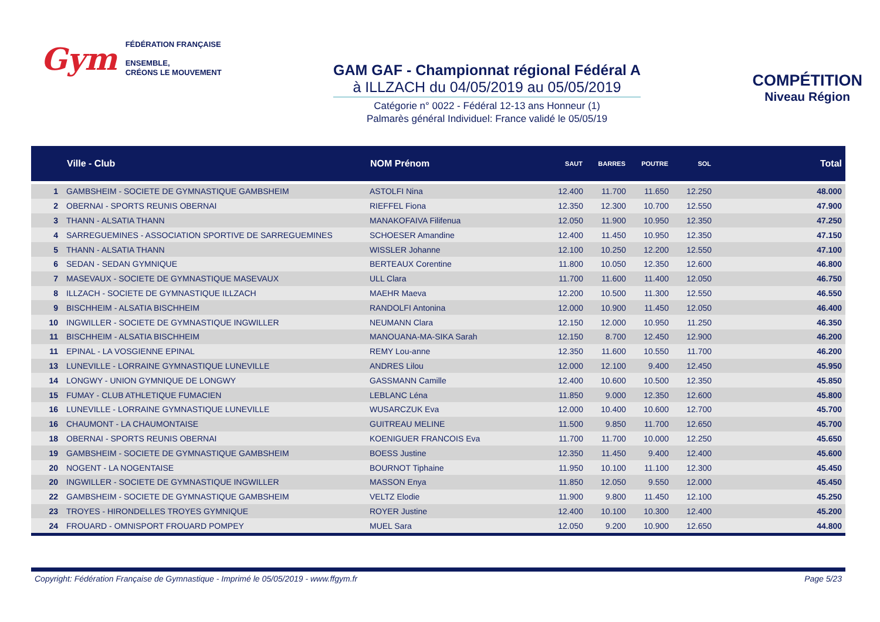Gym
FÉDÉRATION FRANÇAISE
ENSEMBLE,
CRÉONS LE MOUVEMENT
GAM GAF - Championnat régional Fédéral A
à ILLZACH du 04/05/2019 au 05/05/2019
Catégorie n° 0022 - Fédéral 12-13 ans Honneur (1)
Palmarès général Individuel: France validé le 05/05/19
COMPÉTITION
Niveau Région
| | Ville - Club | NOM Prénom | SAUT | BARRES | POUTRE | SOL | Total |
| --- | --- | --- | --- | --- | --- | --- | --- |
| 1 | GAMBSHEIM - SOCIETE DE GYMNASTIQUE GAMBSHEIM | ASTOLFI Nina | 12.400 | 11.700 | 11.650 | 12.250 | 48.000 |
| 2 | OBERNAI - SPORTS REUNIS OBERNAI | RIEFFEL Fiona | 12.350 | 12.300 | 10.700 | 12.550 | 47.900 |
| 3 | THANN - ALSATIA THANN | MANAKOFAIVA Filifenua | 12.050 | 11.900 | 10.950 | 12.350 | 47.250 |
| 4 | SARREGUEMINES - ASSOCIATION SPORTIVE DE SARREGUEMINES | SCHOESER Amandine | 12.400 | 11.450 | 10.950 | 12.350 | 47.150 |
| 5 | THANN - ALSATIA THANN | WISSLER Johanne | 12.100 | 10.250 | 12.200 | 12.550 | 47.100 |
| 6 | SEDAN - SEDAN GYMNIQUE | BERTEAUX Corentine | 11.800 | 10.050 | 12.350 | 12.600 | 46.800 |
| 7 | MASEVAUX - SOCIETE DE GYMNASTIQUE MASEVAUX | ULL Clara | 11.700 | 11.600 | 11.400 | 12.050 | 46.750 |
| 8 | ILLZACH - SOCIETE DE GYMNASTIQUE ILLZACH | MAEHR Maeva | 12.200 | 10.500 | 11.300 | 12.550 | 46.550 |
| 9 | BISCHHEIM - ALSATIA BISCHHEIM | RANDOLFI Antonina | 12.000 | 10.900 | 11.450 | 12.050 | 46.400 |
| 10 | INGWILLER - SOCIETE DE GYMNASTIQUE INGWILLER | NEUMANN Clara | 12.150 | 12.000 | 10.950 | 11.250 | 46.350 |
| 11 | BISCHHEIM - ALSATIA BISCHHEIM | MANOUANA-MA-SIKA Sarah | 12.150 | 8.700 | 12.450 | 12.900 | 46.200 |
| 11 | EPINAL - LA VOSGIENNE EPINAL | REMY Lou-anne | 12.350 | 11.600 | 10.550 | 11.700 | 46.200 |
| 13 | LUNEVILLE - LORRAINE GYMNASTIQUE LUNEVILLE | ANDRES Lilou | 12.000 | 12.100 | 9.400 | 12.450 | 45.950 |
| 14 | LONGWY - UNION GYMNIQUE DE LONGWY | GASSMANN Camille | 12.400 | 10.600 | 10.500 | 12.350 | 45.850 |
| 15 | FUMAY - CLUB ATHLETIQUE FUMACIEN | LEBLANC Léna | 11.850 | 9.000 | 12.350 | 12.600 | 45.800 |
| 16 | LUNEVILLE - LORRAINE GYMNASTIQUE LUNEVILLE | WUSARCZUK Eva | 12.000 | 10.400 | 10.600 | 12.700 | 45.700 |
| 16 | CHAUMONT - LA CHAUMONTAISE | GUITREAU MELINE | 11.500 | 9.850 | 11.700 | 12.650 | 45.700 |
| 18 | OBERNAI - SPORTS REUNIS OBERNAI | KOENIGUER FRANCOIS Eva | 11.700 | 11.700 | 10.000 | 12.250 | 45.650 |
| 19 | GAMBSHEIM - SOCIETE DE GYMNASTIQUE GAMBSHEIM | BOESS Justine | 12.350 | 11.450 | 9.400 | 12.400 | 45.600 |
| 20 | NOGENT - LA NOGENTAISE | BOURNOT Tiphaine | 11.950 | 10.100 | 11.100 | 12.300 | 45.450 |
| 20 | INGWILLER - SOCIETE DE GYMNASTIQUE INGWILLER | MASSON Enya | 11.850 | 12.050 | 9.550 | 12.000 | 45.450 |
| 22 | GAMBSHEIM - SOCIETE DE GYMNASTIQUE GAMBSHEIM | VELTZ Elodie | 11.900 | 9.800 | 11.450 | 12.100 | 45.250 |
| 23 | TROYES - HIRONDELLES TROYES GYMNIQUE | ROYER Justine | 12.400 | 10.100 | 10.300 | 12.400 | 45.200 |
| 24 | FROUARD - OMNISPORT FROUARD POMPEY | MUEL Sara | 12.050 | 9.200 | 10.900 | 12.650 | 44.800 |
Copyright: Fédération Française de Gymnastique - Imprimé le 05/05/2019 - www.ffgym.fr Page 5/23